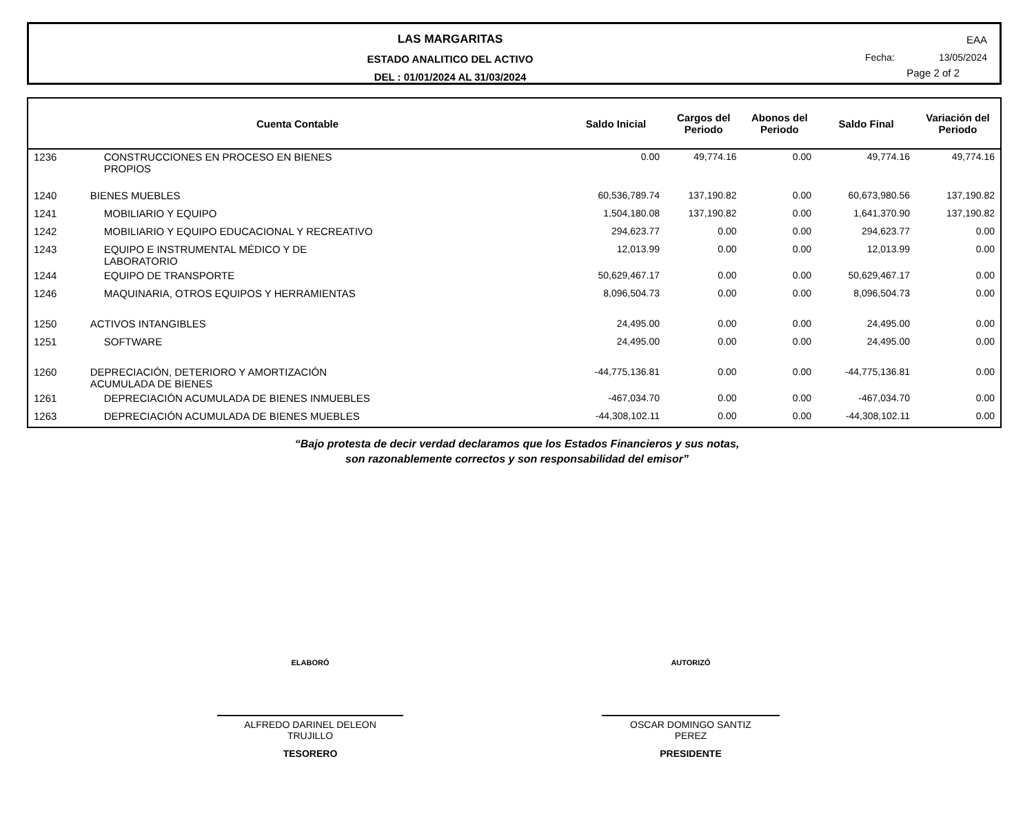LAS MARGARITAS
ESTADO ANALITICO DEL ACTIVO
DEL : 01/01/2024 AL 31/03/2024
EAA
Fecha: 13/05/2024
Page 2 of 2
| Cuenta Contable | | Saldo Inicial | Cargos del Periodo | Abonos del Periodo | Saldo Final | Variación del Periodo |
| --- | --- | --- | --- | --- | --- | --- |
| 1236 | CONSTRUCCIONES EN PROCESO EN BIENES PROPIOS | 0.00 | 49,774.16 | 0.00 | 49,774.16 | 49,774.16 |
| 1240 | BIENES MUEBLES | 60,536,789.74 | 137,190.82 | 0.00 | 60,673,980.56 | 137,190.82 |
| 1241 | MOBILIARIO Y EQUIPO | 1,504,180.08 | 137,190.82 | 0.00 | 1,641,370.90 | 137,190.82 |
| 1242 | MOBILIARIO Y EQUIPO EDUCACIONAL Y RECREATIVO | 294,623.77 | 0.00 | 0.00 | 294,623.77 | 0.00 |
| 1243 | EQUIPO E INSTRUMENTAL MÉDICO Y DE LABORATORIO | 12,013.99 | 0.00 | 0.00 | 12,013.99 | 0.00 |
| 1244 | EQUIPO DE TRANSPORTE | 50,629,467.17 | 0.00 | 0.00 | 50,629,467.17 | 0.00 |
| 1246 | MAQUINARIA, OTROS EQUIPOS Y HERRAMIENTAS | 8,096,504.73 | 0.00 | 0.00 | 8,096,504.73 | 0.00 |
| 1250 | ACTIVOS INTANGIBLES | 24,495.00 | 0.00 | 0.00 | 24,495.00 | 0.00 |
| 1251 | SOFTWARE | 24,495.00 | 0.00 | 0.00 | 24,495.00 | 0.00 |
| 1260 | DEPRECIACIÓN, DETERIORO Y AMORTIZACIÓN ACUMULADA DE BIENES | -44,775,136.81 | 0.00 | 0.00 | -44,775,136.81 | 0.00 |
| 1261 | DEPRECIACIÓN ACUMULADA DE BIENES INMUEBLES | -467,034.70 | 0.00 | 0.00 | -467,034.70 | 0.00 |
| 1263 | DEPRECIACIÓN ACUMULADA DE BIENES MUEBLES | -44,308,102.11 | 0.00 | 0.00 | -44,308,102.11 | 0.00 |
“Bajo protesta de decir verdad declaramos que los Estados Financieros y sus notas,
son razonablemente correctos y son responsabilidad del emisor”
ELABORÓ
ALFREDO DARINEL DELEON
TRUJILLO
TESORERO
AUTORIZÓ
OSCAR DOMINGO SANTIZ
PEREZ
PRESIDENTE